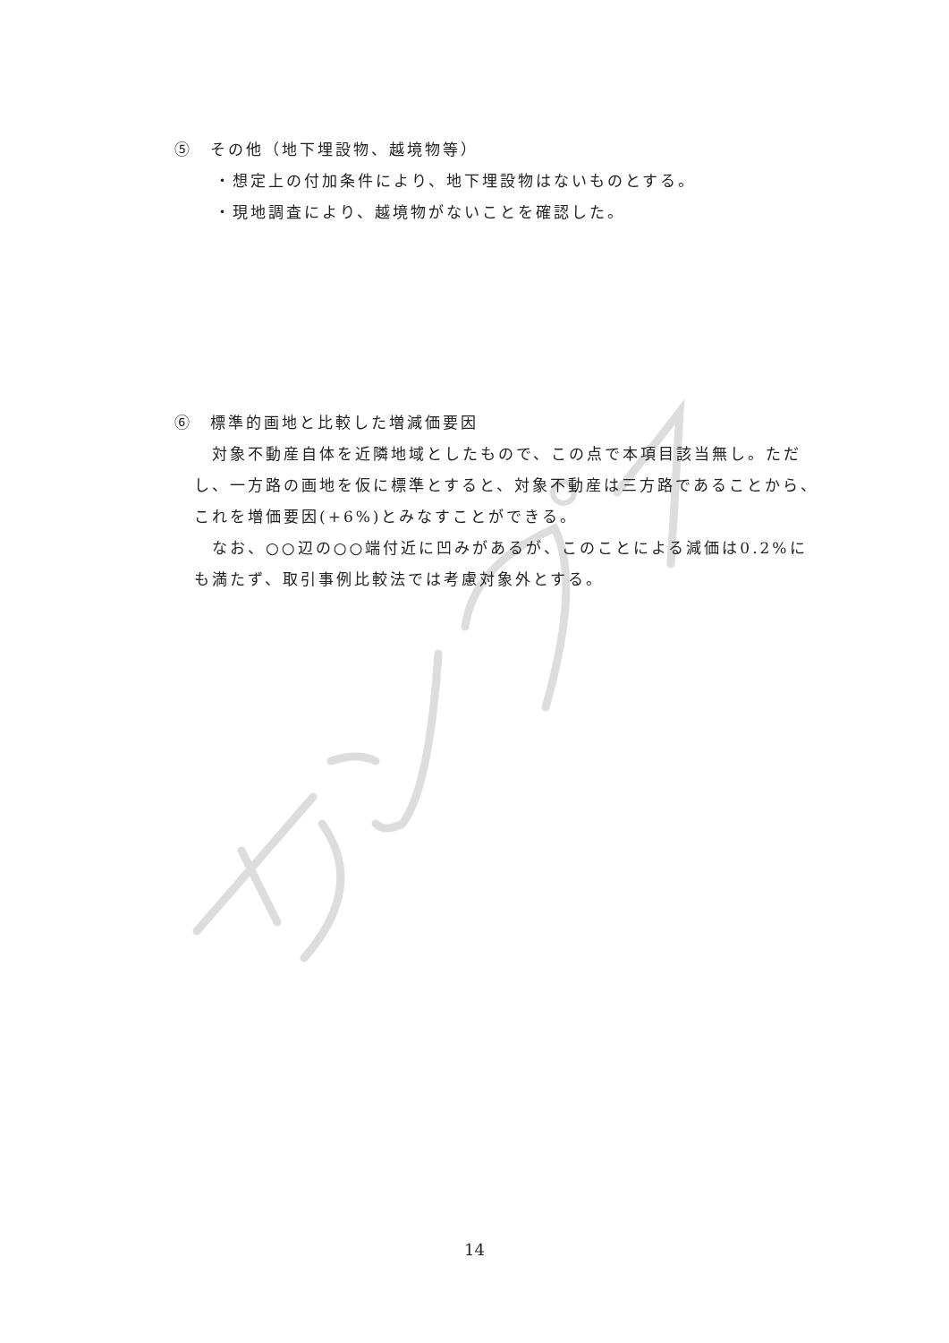⑤　その他（地下埋設物、越境物等）
・想定上の付加条件により、地下埋設物はないものとする。
・現地調査により、越境物がないことを確認した。
⑥　標準的画地と比較した増減価要因
　対象不動産自体を近隣地域としたもので、この点で本項目該当無し。ただし、一方路の画地を仮に標準とすると、対象不動産は三方路であることから、これを増価要因(+6%)とみなすことができる。
　なお、○○辺の○○端付近に凹みがあるが、このことによる減価は0.2%にも満たず、取引事例比較法では考慮対象外とする。
14